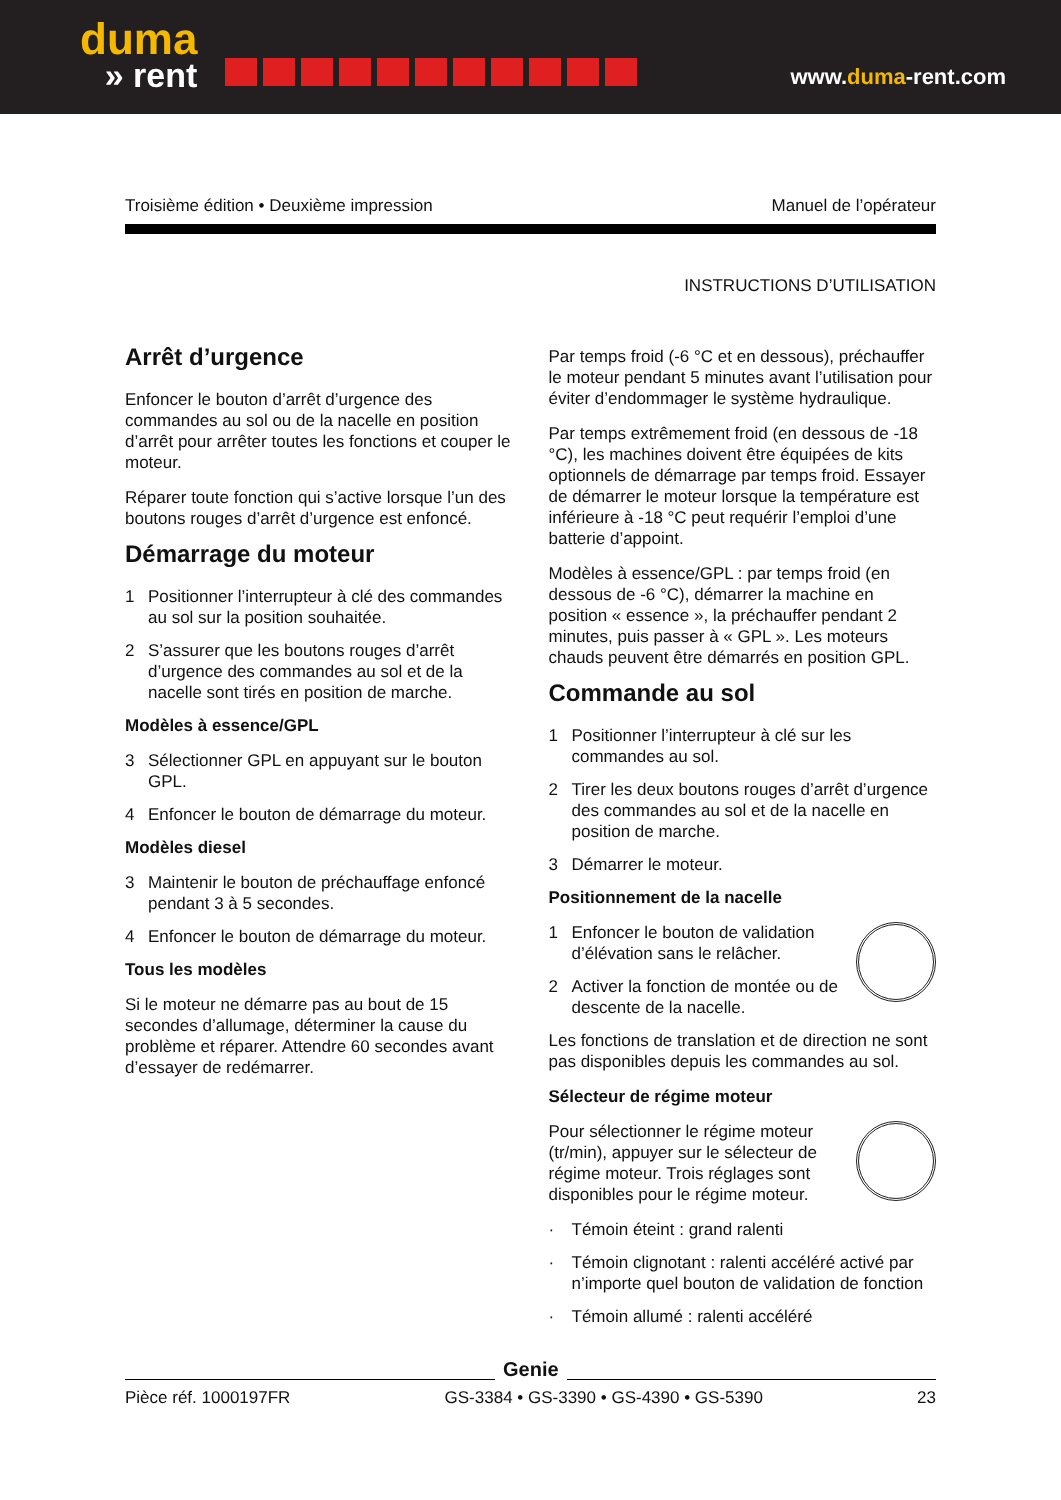duma
» rent
www.duma-rent.com
Troisième édition • Deuxième impression Manuel de l’opérateur
INSTRUCTIONS D’UTILISATION
Arrêt d’urgence
Enfoncer le bouton d’arrêt d’urgence des commandes au sol ou de la nacelle en position d’arrêt pour arrêter toutes les fonctions et couper le moteur.
Réparer toute fonction qui s’active lorsque l’un des boutons rouges d’arrêt d’urgence est enfoncé.
Démarrage du moteur
1 Positionner l’interrupteur à clé des commandes au sol sur la position souhaitée.
2 S’assurer que les boutons rouges d’arrêt d’urgence des commandes au sol et de la nacelle sont tirés en position de marche.
Modèles à essence/GPL
3 Sélectionner GPL en appuyant sur le bouton GPL.
4 Enfoncer le bouton de démarrage du moteur.
Modèles diesel
3 Maintenir le bouton de préchauffage enfoncé pendant 3 à 5 secondes.
4 Enfoncer le bouton de démarrage du moteur.
Tous les modèles
Si le moteur ne démarre pas au bout de 15 secondes d’allumage, déterminer la cause du problème et réparer. Attendre 60 secondes avant d’essayer de redémarrer.
Par temps froid (-6 °C et en dessous), préchauffer le moteur pendant 5 minutes avant l’utilisation pour éviter d’endommager le système hydraulique.
Par temps extrêmement froid (en dessous de -18 °C), les machines doivent être équipées de kits optionnels de démarrage par temps froid. Essayer de démarrer le moteur lorsque la température est inférieure à -18 °C peut requérir l’emploi d’une batterie d’appoint.
Modèles à essence/GPL : par temps froid (en dessous de -6 °C), démarrer la machine en position « essence », la préchauffer pendant 2 minutes, puis passer à « GPL ». Les moteurs chauds peuvent être démarrés en position GPL.
Commande au sol
1 Positionner l’interrupteur à clé sur les commandes au sol.
2 Tirer les deux boutons rouges d’arrêt d’urgence des commandes au sol et de la nacelle en position de marche.
3 Démarrer le moteur.
Positionnement de la nacelle
1 Enfoncer le bouton de validation d’élévation sans le relâcher.
2 Activer la fonction de montée ou de descente de la nacelle.
Les fonctions de translation et de direction ne sont pas disponibles depuis les commandes au sol.
Sélecteur de régime moteur
Pour sélectionner le régime moteur (tr/min), appuyer sur le sélecteur de régime moteur. Trois réglages sont disponibles pour le régime moteur.
· Témoin éteint : grand ralenti
· Témoin clignotant : ralenti accéléré activé par n’importe quel bouton de validation de fonction
· Témoin allumé : ralenti accéléré
Genie
Pièce réf. 1000197FR GS-3384 • GS-3390 • GS-4390 • GS-5390 23